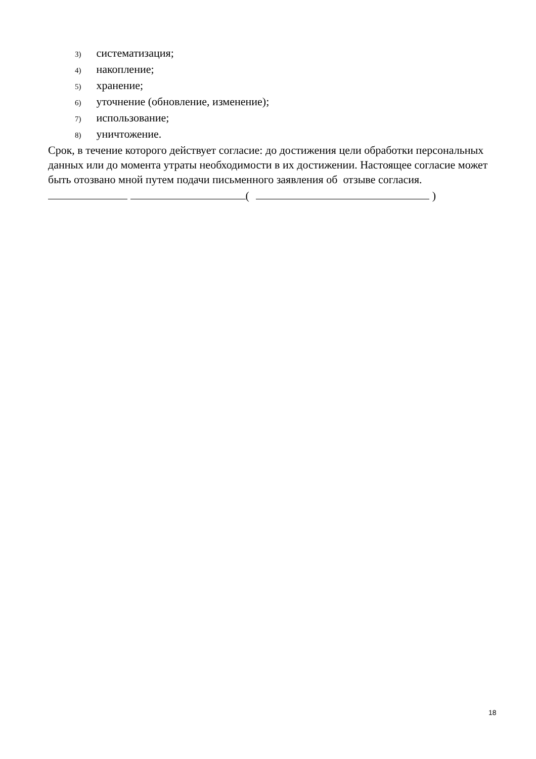3) систематизация;
4) накопление;
5) хранение;
6) уточнение (обновление, изменение);
7) использование;
8) уничтожение.
Срок, в течение которого действует согласие: до достижения цели обработки персональных данных или до момента утраты необходимости в их достижении. Настоящее согласие может быть отозвано мной путем подачи письменного заявления об отзыве согласия.
( )
18